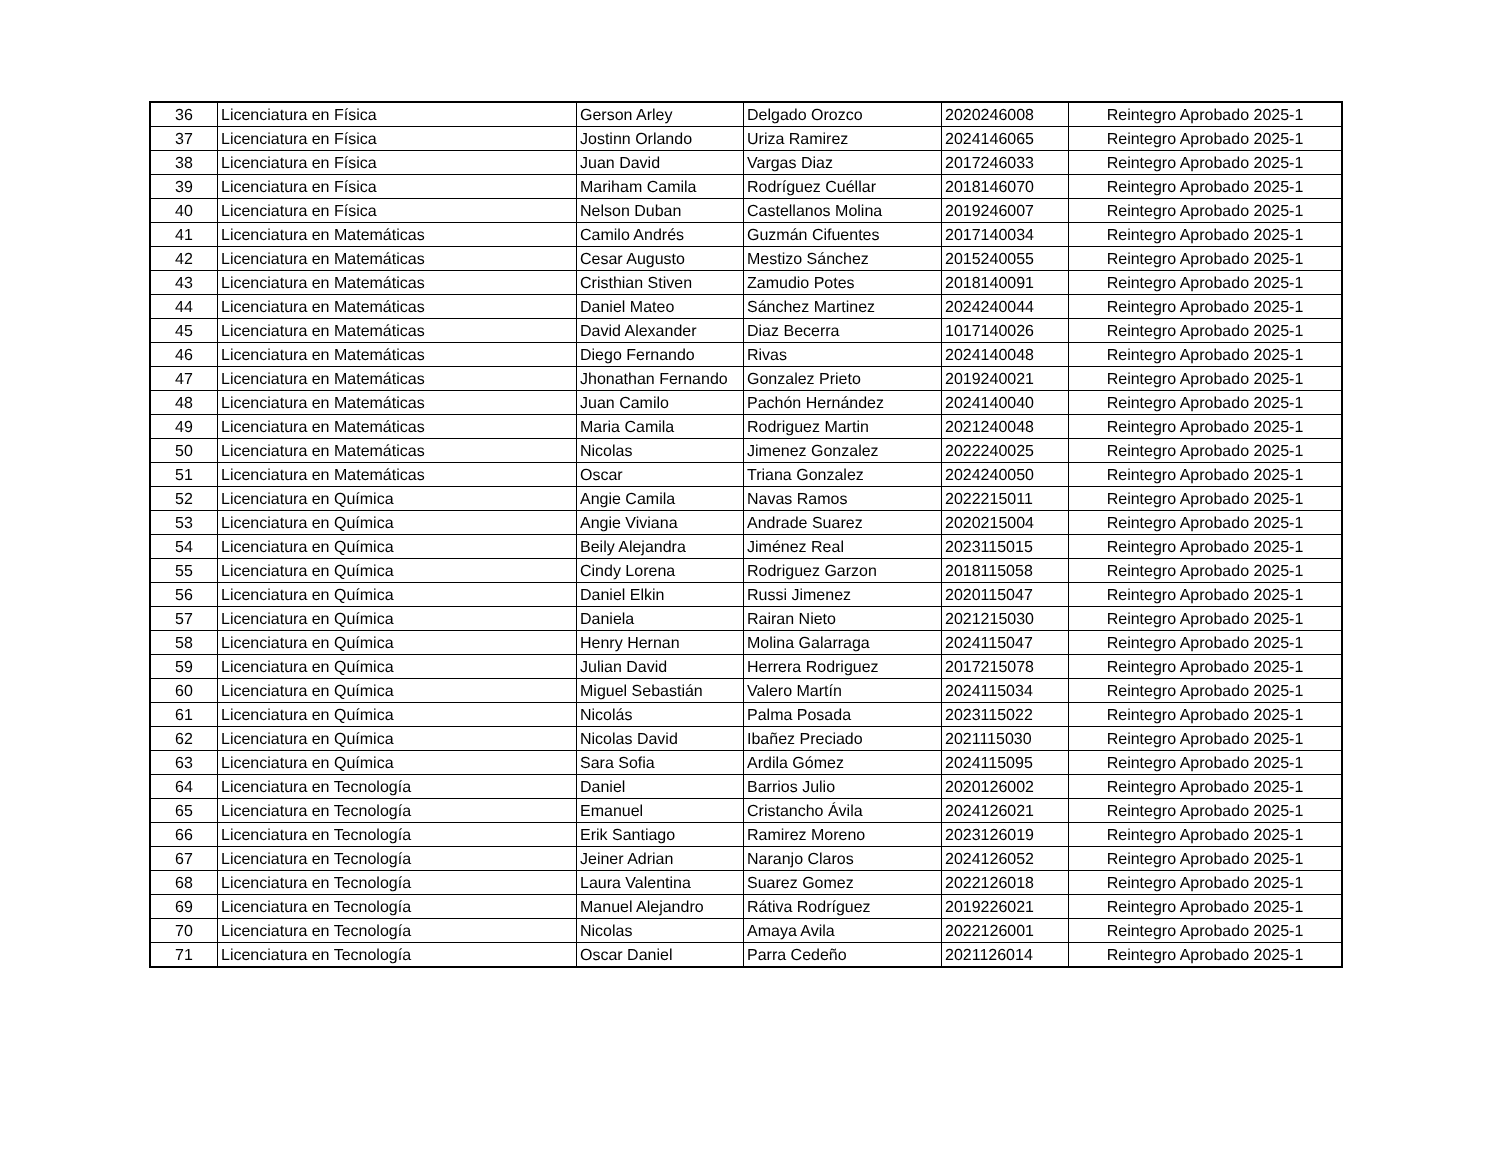| 36 | Licenciatura en Física | Gerson Arley | Delgado Orozco | 2020246008 | Reintegro Aprobado 2025-1 |
| 37 | Licenciatura en Física | Jostinn Orlando | Uriza Ramirez | 2024146065 | Reintegro Aprobado 2025-1 |
| 38 | Licenciatura en Física | Juan David | Vargas Diaz | 2017246033 | Reintegro Aprobado 2025-1 |
| 39 | Licenciatura en Física | Mariham Camila | Rodríguez Cuéllar | 2018146070 | Reintegro Aprobado 2025-1 |
| 40 | Licenciatura en Física | Nelson Duban | Castellanos Molina | 2019246007 | Reintegro Aprobado 2025-1 |
| 41 | Licenciatura en Matemáticas | Camilo Andrés | Guzmán Cifuentes | 2017140034 | Reintegro Aprobado 2025-1 |
| 42 | Licenciatura en Matemáticas | Cesar Augusto | Mestizo Sánchez | 2015240055 | Reintegro Aprobado 2025-1 |
| 43 | Licenciatura en Matemáticas | Cristhian Stiven | Zamudio Potes | 2018140091 | Reintegro Aprobado 2025-1 |
| 44 | Licenciatura en Matemáticas | Daniel Mateo | Sánchez Martinez | 2024240044 | Reintegro Aprobado 2025-1 |
| 45 | Licenciatura en Matemáticas | David Alexander | Diaz Becerra | 1017140026 | Reintegro Aprobado 2025-1 |
| 46 | Licenciatura en Matemáticas | Diego Fernando | Rivas | 2024140048 | Reintegro Aprobado 2025-1 |
| 47 | Licenciatura en Matemáticas | Jhonathan Fernando | Gonzalez Prieto | 2019240021 | Reintegro Aprobado 2025-1 |
| 48 | Licenciatura en Matemáticas | Juan Camilo | Pachón Hernández | 2024140040 | Reintegro Aprobado 2025-1 |
| 49 | Licenciatura en Matemáticas | Maria Camila | Rodriguez Martin | 2021240048 | Reintegro Aprobado 2025-1 |
| 50 | Licenciatura en Matemáticas | Nicolas | Jimenez Gonzalez | 2022240025 | Reintegro Aprobado 2025-1 |
| 51 | Licenciatura en Matemáticas | Oscar | Triana Gonzalez | 2024240050 | Reintegro Aprobado 2025-1 |
| 52 | Licenciatura en Química | Angie Camila | Navas Ramos | 2022215011 | Reintegro Aprobado 2025-1 |
| 53 | Licenciatura en Química | Angie Viviana | Andrade Suarez | 2020215004 | Reintegro Aprobado 2025-1 |
| 54 | Licenciatura en Química | Beily Alejandra | Jiménez Real | 2023115015 | Reintegro Aprobado 2025-1 |
| 55 | Licenciatura en Química | Cindy Lorena | Rodriguez Garzon | 2018115058 | Reintegro Aprobado 2025-1 |
| 56 | Licenciatura en Química | Daniel Elkin | Russi Jimenez | 2020115047 | Reintegro Aprobado 2025-1 |
| 57 | Licenciatura en Química | Daniela | Rairan Nieto | 2021215030 | Reintegro Aprobado 2025-1 |
| 58 | Licenciatura en Química | Henry Hernan | Molina Galarraga | 2024115047 | Reintegro Aprobado 2025-1 |
| 59 | Licenciatura en Química | Julian David | Herrera Rodriguez | 2017215078 | Reintegro Aprobado 2025-1 |
| 60 | Licenciatura en Química | Miguel Sebastián | Valero Martín | 2024115034 | Reintegro Aprobado 2025-1 |
| 61 | Licenciatura en Química | Nicolás | Palma Posada | 2023115022 | Reintegro Aprobado 2025-1 |
| 62 | Licenciatura en Química | Nicolas David | Ibañez Preciado | 2021115030 | Reintegro Aprobado 2025-1 |
| 63 | Licenciatura en Química | Sara Sofia | Ardila Gómez | 2024115095 | Reintegro Aprobado 2025-1 |
| 64 | Licenciatura en Tecnología | Daniel | Barrios Julio | 2020126002 | Reintegro Aprobado 2025-1 |
| 65 | Licenciatura en Tecnología | Emanuel | Cristancho Ávila | 2024126021 | Reintegro Aprobado 2025-1 |
| 66 | Licenciatura en Tecnología | Erik Santiago | Ramirez Moreno | 2023126019 | Reintegro Aprobado 2025-1 |
| 67 | Licenciatura en Tecnología | Jeiner Adrian | Naranjo Claros | 2024126052 | Reintegro Aprobado 2025-1 |
| 68 | Licenciatura en Tecnología | Laura Valentina | Suarez Gomez | 2022126018 | Reintegro Aprobado 2025-1 |
| 69 | Licenciatura en Tecnología | Manuel Alejandro | Rátiva Rodríguez | 2019226021 | Reintegro Aprobado 2025-1 |
| 70 | Licenciatura en Tecnología | Nicolas | Amaya Avila | 2022126001 | Reintegro Aprobado 2025-1 |
| 71 | Licenciatura en Tecnología | Oscar Daniel | Parra Cedeño | 2021126014 | Reintegro Aprobado 2025-1 |